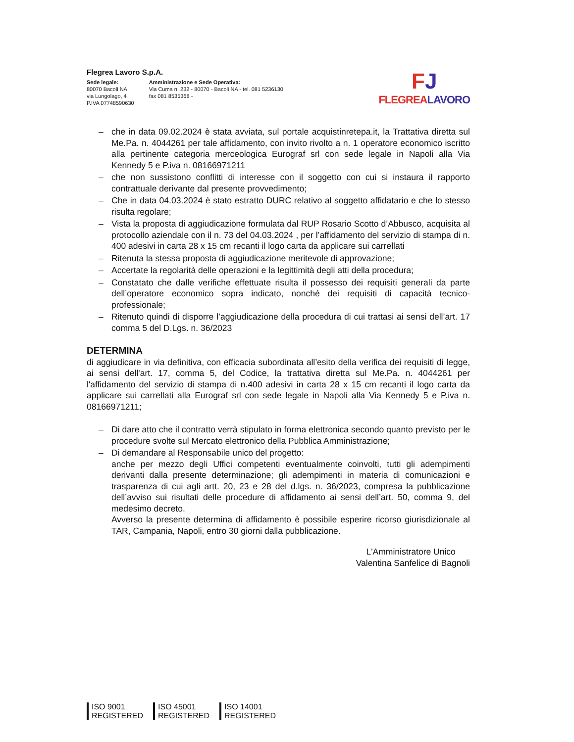Flegrea Lavoro S.p.A.
Sede legale:
80070 Bacoli NA
via Lungolago, 4
P.IVA 07748590630
Amministrazione e Sede Operativa:
Via Cuma n. 232 - 80070 - Bacoli NA - tel. 081 5236130
fax 081 8535368 -
FJ
FLEGREALAVORO
– che in data 09.02.2024 è stata avviata, sul portale acquistinretepa.it, la Trattativa diretta sul Me.Pa. n. 4044261 per tale affidamento, con invito rivolto a n. 1 operatore economico iscritto alla pertinente categoria merceologica Eurograf srl con sede legale in Napoli alla Via Kennedy 5 e P.iva n. 08166971211
– che non sussistono conflitti di interesse con il soggetto con cui si instaura il rapporto contrattuale derivante dal presente provvedimento;
– Che in data 04.03.2024 è stato estratto DURC relativo al soggetto affidatario e che lo stesso risulta regolare;
– Vista la proposta di aggiudicazione formulata dal RUP Rosario Scotto d’Abbusco, acquisita al protocollo aziendale con il n. 73 del 04.03.2024 , per l’affidamento del servizio di stampa di n. 400 adesivi in carta 28 x 15 cm recanti il logo carta da applicare sui carrellati
– Ritenuta la stessa proposta di aggiudicazione meritevole di approvazione;
– Accertate la regolarità delle operazioni e la legittimità degli atti della procedura;
– Constatato che dalle verifiche effettuate risulta il possesso dei requisiti generali da parte dell’operatore economico sopra indicato, nonché dei requisiti di capacità tecnico-professionale;
– Ritenuto quindi di disporre l’aggiudicazione della procedura di cui trattasi ai sensi dell’art. 17 comma 5 del D.Lgs. n. 36/2023
DETERMINA
di aggiudicare in via definitiva, con efficacia subordinata all’esito della verifica dei requisiti di legge, ai sensi dell'art. 17, comma 5, del Codice, la trattativa diretta sul Me.Pa. n. 4044261 per l'affidamento del servizio di stampa di n.400 adesivi in carta 28 x 15 cm recanti il logo carta da applicare sui carrellati alla Eurograf srl con sede legale in Napoli alla Via Kennedy 5 e P.iva n. 08166971211;
– Di dare atto che il contratto verrà stipulato in forma elettronica secondo quanto previsto per le procedure svolte sul Mercato elettronico della Pubblica Amministrazione;
– Di demandare al Responsabile unico del progetto:
anche per mezzo degli Uffici competenti eventualmente coinvolti, tutti gli adempimenti derivanti dalla presente determinazione; gli adempimenti in materia di comunicazioni e trasparenza di cui agli artt. 20, 23 e 28 del d.lgs. n. 36/2023, compresa la pubblicazione dell’avviso sui risultati delle procedure di affidamento ai sensi dell’art. 50, comma 9, del medesimo decreto.
Avverso la presente determina di affidamento è possibile esperire ricorso giurisdizionale al TAR, Campania, Napoli, entro 30 giorni dalla pubblicazione.
L'Amministratore Unico
Valentina Sanfelice di Bagnoli
ISO 9001
REGISTERED
ISO 45001
REGISTERED
ISO 14001
REGISTERED